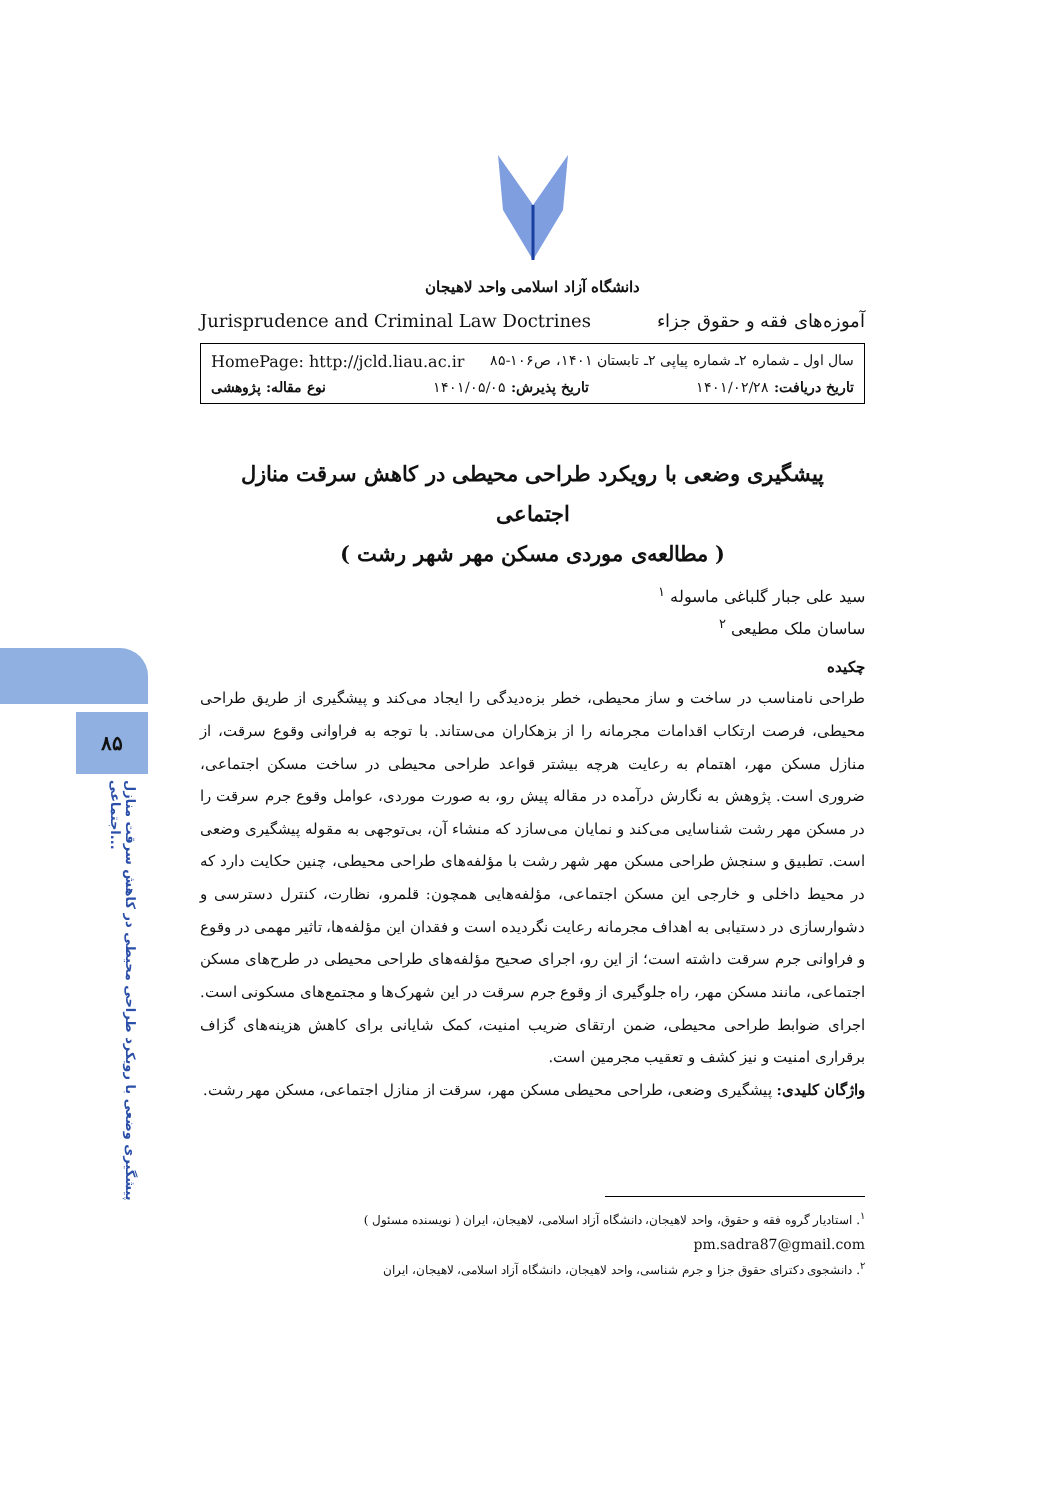۸۵
پیشگیری وضعی با رویکرد طراحی محیطی در کاهش سرقت منازل اجتماعی...
دانشگاه آزاد اسلامی واحد لاهیجان
آموزه‌های فقه و حقوق جزاء Jurisprudence and Criminal Law Doctrines
سال اول ـ شماره ۲ـ شماره پیاپی ۲ـ تابستان ۱۴۰۱، ص۱۰۶-۸۵ HomePage: http://jcld.liau.ac.ir
تاریخ دریافت: ۱۴۰۱/۰۲/۲۸ تاریخ پذیرش: ۱۴۰۱/۰۵/۰۵ نوع مقاله: پژوهشی
پیشگیری وضعی با رویکرد طراحی محیطی در کاهش سرقت منازل اجتماعی
( مطالعه‌ی موردی مسکن مهر شهر رشت )
سید علی جبار گلباغی ماسوله <sup>۱</sup>
ساسان ملک مطیعی <sup>۲</sup>
چکیده
طراحی نامناسب در ساخت و ساز محیطی، خطر بزه‌دیدگی را ایجاد می‌کند و پیشگیری از طریق طراحی محیطی، فرصت ارتکاب اقدامات مجرمانه را از بزهکاران می‌ستاند. با توجه به فراوانی وقوع سرقت، از منازل مسکن مهر، اهتمام به رعایت هرچه بیشتر قواعد طراحی محیطی در ساخت مسکن اجتماعی، ضروری است. پژوهش به نگارش درآمده در مقاله پیش رو، به صورت موردی، عوامل وقوع جرم سرقت را در مسکن مهر رشت شناسایی می‌کند و نمایان می‌سازد که منشاء آن، بی‌توجهی به مقوله پیشگیری وضعی است. تطبیق و سنجش طراحی مسکن مهر شهر رشت با مؤلفه‌های طراحی محیطی، چنین حکایت دارد که در محیط داخلی و خارجی این مسکن اجتماعی، مؤلفه‌هایی همچون: قلمرو، نظارت، کنترل دسترسی و دشوارسازی در دستیابی به اهداف مجرمانه رعایت نگردیده است و فقدان این مؤلفه‌ها، تاثیر مهمی در وقوع و فراوانی جرم سرقت داشته است؛ از این رو، اجرای صحیح مؤلفه‌های طراحی محیطی در طرح‌های مسکن اجتماعی، مانند مسکن مهر، راه جلوگیری از وقوع جرم سرقت در این شهرک‌ها و مجتمع‌های مسکونی است. اجرای ضوابط طراحی محیطی، ضمن ارتقای ضریب امنیت، کمک شایانی برای کاهش هزینه‌های گزاف برقراری امنیت و نیز کشف و تعقیب مجرمین است.
واژگان کلیدی: پیشگیری وضعی، طراحی محیطی مسکن مهر، سرقت از منازل اجتماعی، مسکن مهر رشت.
<sup>۱</sup>. استادیار گروه فقه و حقوق، واحد لاهیجان، دانشگاه آزاد اسلامی، لاهیجان، ایران ( نویسنده مسئول )
pm.sadra87@gmail.com
<sup>۲</sup>. دانشجوی دکترای حقوق جزا و جرم شناسی، واحد لاهیجان، دانشگاه آزاد اسلامی، لاهیجان، ایران